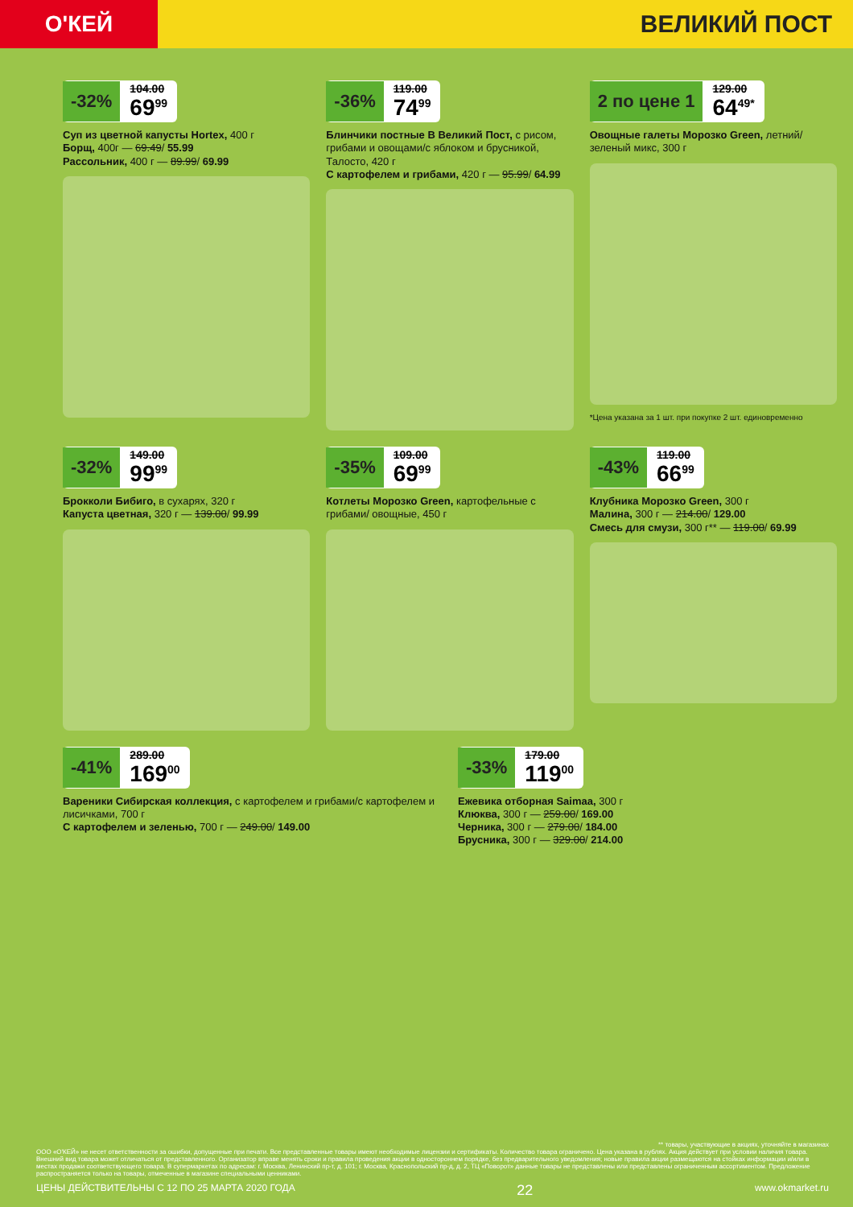О'КЕЙ
ВЕЛИКИЙ ПОСТ
-32% 104.00 69<sup>99</sup>
Суп из цветной капусты Hortex, 400 г
Борщ, 400г — 69.49/ 55.99
Рассольник, 400 г — 89.99/ 69.99
-36% 119.00 74<sup>99</sup>
Блинчики постные В Великий Пост, с рисом, грибами и овощами/с яблоком и брусникой, Талосто, 420 г
С картофелем и грибами, 420 г — 95.99/ 64.99
2 по цене 1 129.00 64<sup>49*</sup>
Овощные галеты Морозко Green, летний/зеленый микс, 300 г
*Цена указана за 1 шт. при покупке 2 шт. единовременно
-32% 149.00 99<sup>99</sup>
Брокколи Бибиго, в сухарях, 320 г
Капуста цветная, 320 г — 139.00/ 99.99
-35% 109.00 69<sup>99</sup>
Котлеты Морозко Green, картофельные с грибами/ овощные, 450 г
-43% 119.00 66<sup>99</sup>
Клубника Морозко Green, 300 г
Малина, 300 г — 214.00/ 129.00
Смесь для смузи, 300 г** — 119.00/ 69.99
-41% 289.00 169<sup>00</sup>
Вареники Сибирская коллекция, с картофелем и грибами/с картофелем и лисичками, 700 г
С картофелем и зеленью, 700 г — 249.00/ 149.00
-33% 179.00 119<sup>00</sup>
Ежевика отборная Saimaa, 300 г
Клюква, 300 г — 259.00/ 169.00
Черника, 300 г — 279.00/ 184.00
Брусника, 300 г — 329.00/ 214.00
** товары, участвующие в акциях, уточняйте в магазинах
ООО «О'КЕЙ» не несет ответственности за ошибки, допущенные при печати. Все представленные товары имеют необходимые лицензии и сертификаты. Количество товара ограничено. Цена указана в рублях. Акция действует при условии наличия товара. Внешний вид товара может отличаться от представленного. Организатор вправе менять сроки и правила проведения акции в одностороннем порядке, без предварительного уведомления; новые правила акции размещаются на стойках информации и/или в местах продажи соответствующего товара. В супермаркетах по адресам: г. Москва, Ленинский пр-т, д. 101; г. Москва, Краснопольский пр-д, д. 2, ТЦ «Поворот» данные товары не представлены или представлены ограниченным ассортиментом. Предложение распространяется только на товары, отмеченные в магазине специальными ценниками.
ЦЕНЫ ДЕЙСТВИТЕЛЬНЫ С 12 ПО 25 МАРТА 2020 ГОДА 22 www.okmarket.ru